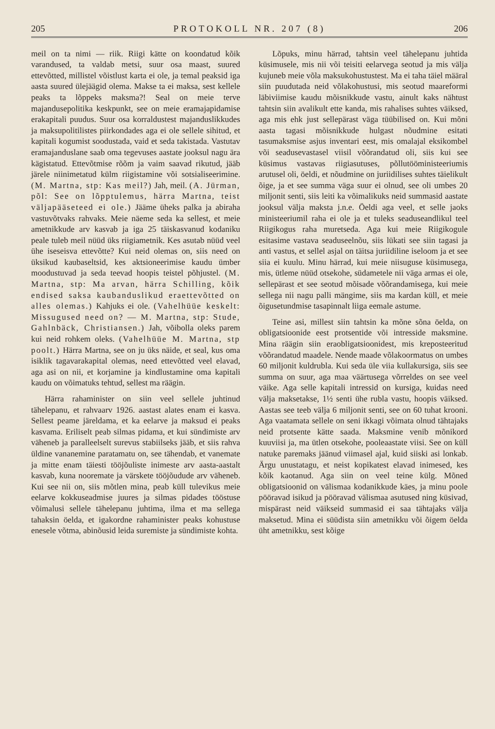205 PROTOKOLL NR. 207 (8) 206
meil on ta nimi — riik. Riigi kätte on koondatud kõik varandused, ta valdab metsi, suur osa maast, suured ettevõtted, millistel võistlust karta ei ole, ja temal peaksid iga aasta suured ülejäägid olema. Makse ta ei maksa, sest kellele peaks ta lõppeks maksma?! Seal on meie terve majandusepolitika keskpunkt, see on meie eramajapidamise erakapitali puudus. Suur osa korraldustest majanduslikkudes ja maksupolitilistes piirkondades aga ei ole sellele sihitud, et kapitali kogumist soodustada, vaid et seda takistada. Vastutav eramajanduslane saab oma tegevuses aastate jooksul nagu ära kägistatud. Ettevõtmise rõõm ja vaim saavad rikutud, jääb järele niinimetatud külm riigistamine või sotsialiseerimine. (M. Martna, stp: Kas meil?) Jah, meil. (A. Jürman, põl: See on lõpptulemus, härra Martna, teist väljapääseteed ei ole.) Jääme üheks palka ja abiraha vastuvõtvaks rahvaks. Meie näeme seda ka sellest, et meie ametnikkude arv kasvab ja iga 25 täiskasvanud kodaniku peale tuleb meil nüüd üks riigiametnik. Kes asutab nüüd veel ühe iseseisva ettevõtte? Kui neid olemas on, siis need on üksikud kaubaseltsid, kes aktsioneerimise kaudu ümber moodustuvad ja seda teevad hoopis teistel põhjustel. (M. Martna, stp: Ma arvan, härra Schilling, kõik endised saksa kaubanduslikud eraettevõtted on alles olemas.) Kahjuks ei ole. (Vahelhüüe keskelt: Missugused need on? — M. Martna, stp: Stude, Gahlnbäck, Christiansen.) Jah, võibolla oleks parem kui neid rohkem oleks. (Vahelhüüe M. Martna, stp poolt.) Härra Martna, see on ju üks näide, et seal, kus oma isiklik tagavarakapital olemas, need ettevõtted veel elavad, aga asi on nii, et korjamine ja kindlustamine oma kapitali kaudu on võimatuks tehtud, sellest ma räägin.
Härra rahaminister on siin veel sellele juhtinud tähelepanu, et rahvaarv 1926. aastast alates enam ei kasva. Sellest peame järeldama, et ka eelarve ja maksud ei peaks kasvama. Eriliselt peab silmas pidama, et kui sündimiste arv väheneb ja paralleelselt surevus stabiilseks jääb, et siis rahva üldine vananemine paratamatu on, see tähendab, et vanemate ja mitte enam täiesti tööjõuliste inimeste arv aasta-aastalt kasvab, kuna nooremate ja värskete tööjõudude arv väheneb. Kui see nii on, siis mõtlen mina, peab küll tulevikus meie eelarve kokkuseadmise juures ja silmas pidades tööstuse võimalusi sellele tähelepanu juhtima, ilma et ma sellega tahaksin öelda, et igakordne rahaminister peaks kohustuse enesele võtma, abinõusid leida suremiste ja sündimiste kohta.
Lõpuks, minu härrad, tahtsin veel tähelepanu juhtida küsimusele, mis nii või teisiti eelarvega seotud ja mis välja kujuneb meie võla maksukohustustest. Ma ei taha täiel määral siin puudutada neid võlakohustusi, mis seotud maareformi läbiviimise kaudu mõisnikkude vastu, ainult kaks nähtust tahtsin siin avalikult ette kanda, mis rahalises suhtes väiksed, aga mis ehk just sellepärast väga tüübilised on. Kui mõni aasta tagasi mõisnikkude hulgast nõudmine esitati tasumaksmise asjus inventari eest, mis omalajal eksikombel või seadusevastasel viisil võõrandatud oli, siis kui see küsimus vastavas riigiasutuses, põllutööministeeriumis arutusel oli, öeldi, et nõudmine on juriidilises suhtes täielikult õige, ja et see summa väga suur ei olnud, see oli umbes 20 miljonit senti, siis leiti ka võimalikuks neid summasid aastate jooksul välja maksta j.n.e. Öeldi aga veel, et selle jaoks ministeeriumil raha ei ole ja et tuleks seaduseandlikul teel Riigikogus raha muretseda. Aga kui meie Riigikogule esitasime vastava seaduseelnõu, siis lükati see siin tagasi ja anti vastus, et sellel asjal on täitsa juriidiline iseloom ja et see siia ei kuulu. Minu härrad, kui meie niisuguse küsimusega, mis, ütleme nüüd otsekohe, südametele nii väga armas ei ole, sellepärast et see seotud mõisade võõrandamisega, kui meie sellega nii nagu palli mängime, siis ma kardan küll, et meie õigusetundmise tasapinnalt liiga eemale astume.
Teine asi, millest siin tahtsin ka mõne sõna öelda, on obligatsioonide eest protsentide või intresside maksmine. Mina räägin siin eraobligatsioonidest, mis kreposteeritud võõrandatud maadele. Nende maade võlakoormatus on umbes 60 miljonit kuldrubla. Kui seda üle viia kullakursiga, siis see summa on suur, aga maa väärtusega võrreldes on see veel väike. Aga selle kapitali intressid on kursiga, kuidas need välja maksetakse, 1½ senti ühe rubla vastu, hoopis väiksed. Aastas see teeb välja 6 miljonit senti, see on 60 tuhat krooni. Aga vaatamata sellele on seni ikkagi võimata olnud tähtajaks neid protsente kätte saada. Maksmine venib mõnikord kuuviisi ja, ma ütlen otsekohe, pooleaastate viisi. See on küll natuke paremaks jäänud viimasel ajal, kuid siiski asi lonkab. Ärgu unustatagu, et neist kopikatest elavad inimesed, kes kõik kaotanud. Aga siin on veel teine külg. Mõned obligatsioonid on välismaa kodanikkude käes, ja minu poole pööravad isikud ja pööravad välismaa asutused ning küsivad, mispärast neid väikseid summasid ei saa tähtajaks välja maksetud. Mina ei süüdista siin ametnikku või õigem öelda üht ametnikku, sest kõige